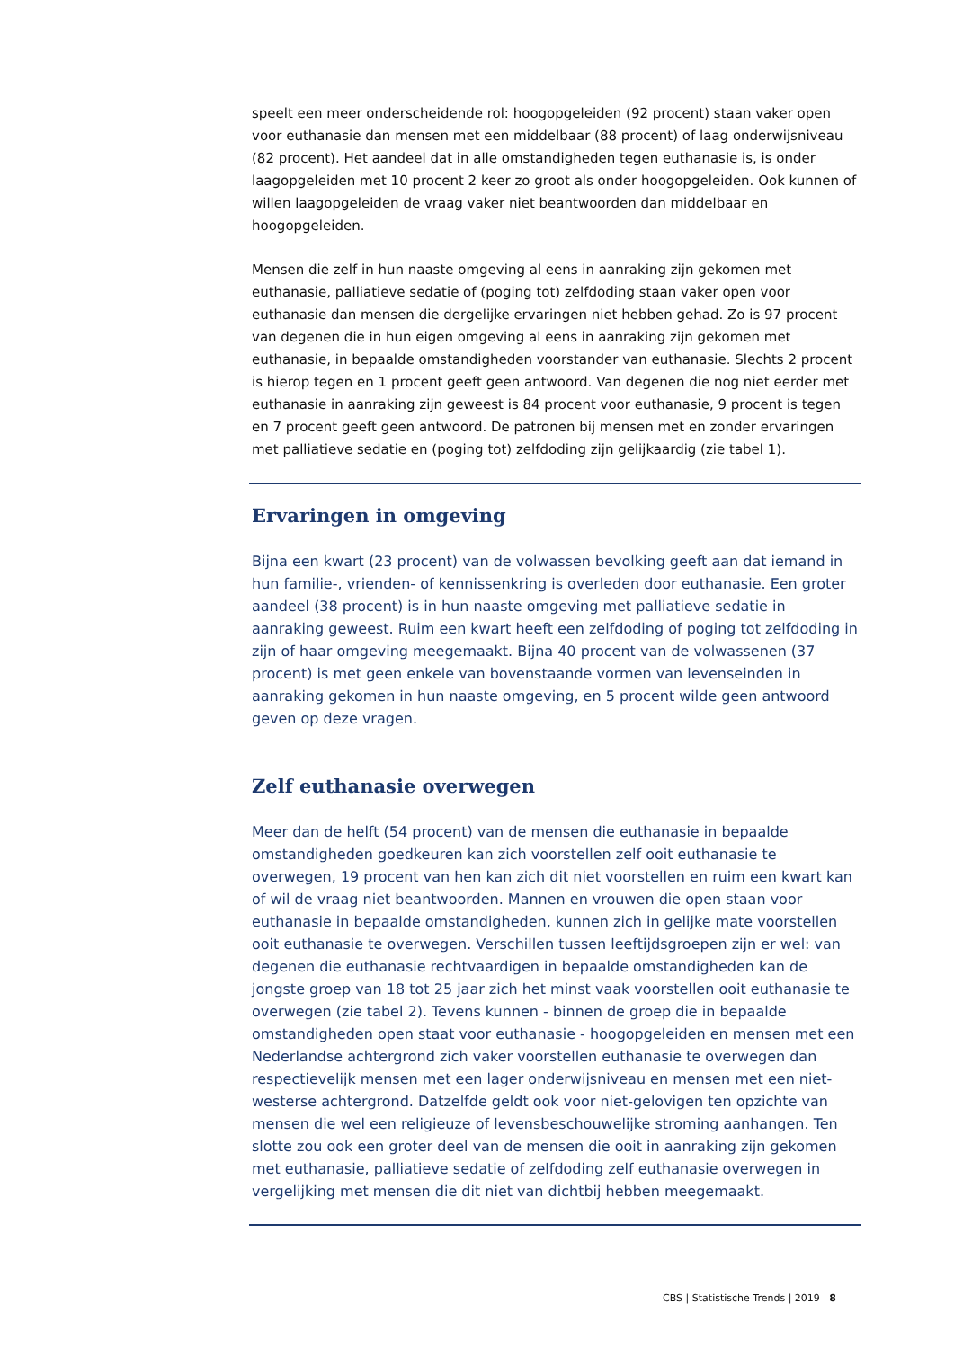speelt een meer onderscheidende rol: hoogopgeleiden (92 procent) staan vaker open voor euthanasie dan mensen met een middelbaar (88 procent) of laag onderwijsniveau (82 procent). Het aandeel dat in alle omstandigheden tegen euthanasie is, is onder laagopgeleiden met 10 procent 2 keer zo groot als onder hoogopgeleiden. Ook kunnen of willen laagopgeleiden de vraag vaker niet beantwoorden dan middelbaar en hoogopgeleiden.
Mensen die zelf in hun naaste omgeving al eens in aanraking zijn gekomen met euthanasie, palliatieve sedatie of (poging tot) zelfdoding staan vaker open voor euthanasie dan mensen die dergelijke ervaringen niet hebben gehad. Zo is 97 procent van degenen die in hun eigen omgeving al eens in aanraking zijn gekomen met euthanasie, in bepaalde omstandigheden voorstander van euthanasie. Slechts 2 procent is hierop tegen en 1 procent geeft geen antwoord. Van degenen die nog niet eerder met euthanasie in aanraking zijn geweest is 84 procent voor euthanasie, 9 procent is tegen en 7 procent geeft geen antwoord. De patronen bij mensen met en zonder ervaringen met palliatieve sedatie en (poging tot) zelfdoding zijn gelijkaardig (zie tabel 1).
Ervaringen in omgeving
Bijna een kwart (23 procent) van de volwassen bevolking geeft aan dat iemand in hun familie-, vrienden- of kennissenkring is overleden door euthanasie. Een groter aandeel (38 procent) is in hun naaste omgeving met palliatieve sedatie in aanraking geweest. Ruim een kwart heeft een zelfdoding of poging tot zelfdoding in zijn of haar omgeving meegemaakt. Bijna 40 procent van de volwassenen (37 procent) is met geen enkele van bovenstaande vormen van levenseinden in aanraking gekomen in hun naaste omgeving, en 5 procent wilde geen antwoord geven op deze vragen.
Zelf euthanasie overwegen
Meer dan de helft (54 procent) van de mensen die euthanasie in bepaalde omstandigheden goedkeuren kan zich voorstellen zelf ooit euthanasie te overwegen, 19 procent van hen kan zich dit niet voorstellen en ruim een kwart kan of wil de vraag niet beantwoorden. Mannen en vrouwen die open staan voor euthanasie in bepaalde omstandigheden, kunnen zich in gelijke mate voorstellen ooit euthanasie te overwegen. Verschillen tussen leeftijdsgroepen zijn er wel: van degenen die euthanasie rechtvaardigen in bepaalde omstandigheden kan de jongste groep van 18 tot 25 jaar zich het minst vaak voorstellen ooit euthanasie te overwegen (zie tabel 2). Tevens kunnen - binnen de groep die in bepaalde omstandigheden open staat voor euthanasie - hoogopgeleiden en mensen met een Nederlandse achtergrond zich vaker voorstellen euthanasie te overwegen dan respectievelijk mensen met een lager onderwijsniveau en mensen met een niet-westerse achtergrond. Datzelfde geldt ook voor niet-gelovigen ten opzichte van mensen die wel een religieuze of levensbeschouwelijke stroming aanhangen. Ten slotte zou ook een groter deel van de mensen die ooit in aanraking zijn gekomen met euthanasie, palliatieve sedatie of zelfdoding zelf euthanasie overwegen in vergelijking met mensen die dit niet van dichtbij hebben meegemaakt.
CBS | Statistische Trends | 2019 8